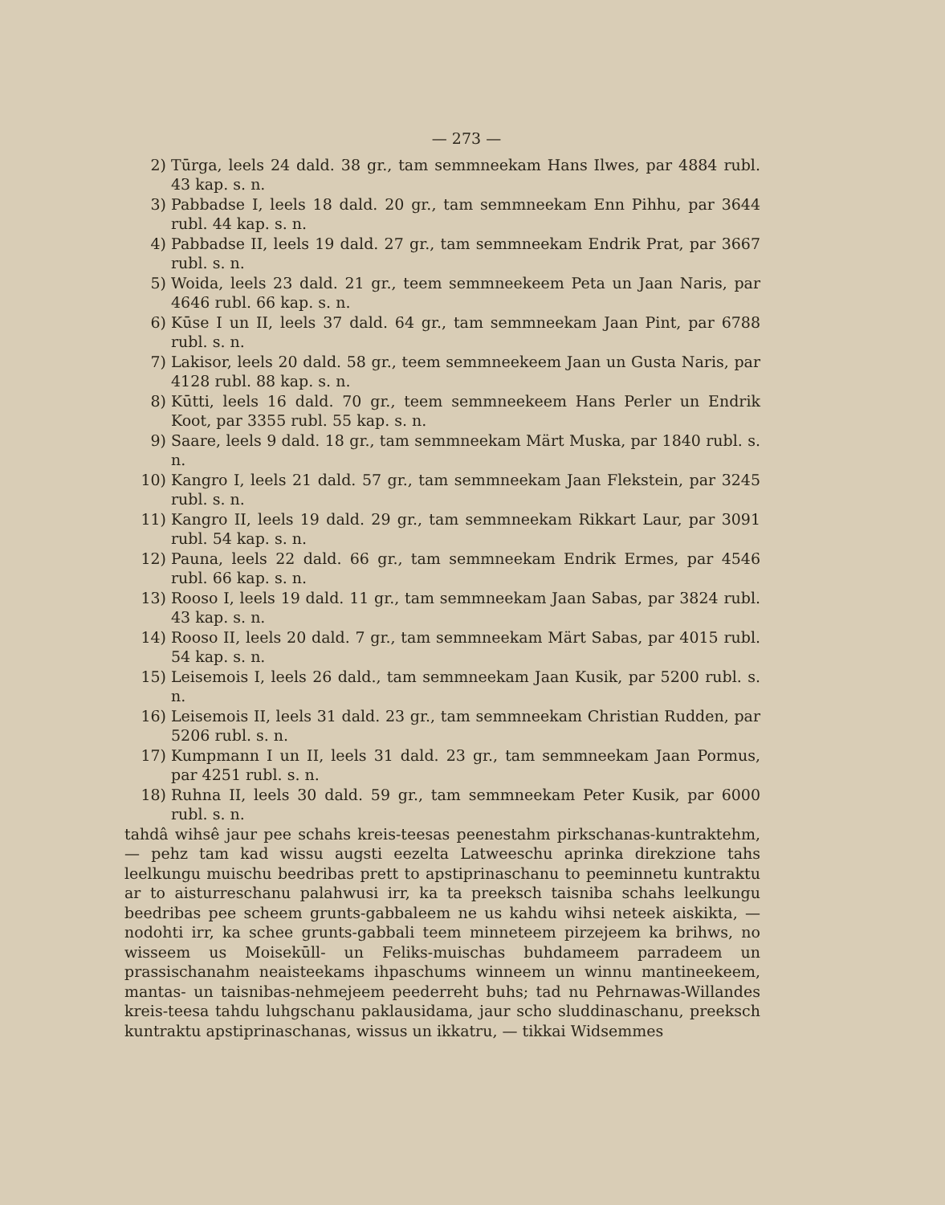— 273 —
2) Tūrga, leels 24 dald. 38 gr., tam semmneekam Hans Ilwes, par 4884 rubl. 43 kap. s. n.
3) Pabbadse I, leels 18 dald. 20 gr., tam semmneekam Enn Pihhu, par 3644 rubl. 44 kap. s. n.
4) Pabbadse II, leels 19 dald. 27 gr., tam semmneekam Endrik Prat, par 3667 rubl. s. n.
5) Woida, leels 23 dald. 21 gr., teem semmneekeem Peta un Jaan Naris, par 4646 rubl. 66 kap. s. n.
6) Kūse I un II, leels 37 dald. 64 gr., tam semmneekam Jaan Pint, par 6788 rubl. s. n.
7) Lakisor, leels 20 dald. 58 gr., teem semmneekeem Jaan un Gusta Naris, par 4128 rubl. 88 kap. s. n.
8) Kūtti, leels 16 dald. 70 gr., teem semmneekeem Hans Perler un Endrik Koot, par 3355 rubl. 55 kap. s. n.
9) Saare, leels 9 dald. 18 gr., tam semmneekam Märt Muska, par 1840 rubl. s. n.
10) Kangro I, leels 21 dald. 57 gr., tam semmneekam Jaan Flekstein, par 3245 rubl. s. n.
11) Kangro II, leels 19 dald. 29 gr., tam semmneekam Rikkart Laur, par 3091 rubl. 54 kap. s. n.
12) Pauna, leels 22 dald. 66 gr., tam semmneekam Endrik Ermes, par 4546 rubl. 66 kap. s. n.
13) Rooso I, leels 19 dald. 11 gr., tam semmneekam Jaan Sabas, par 3824 rubl. 43 kap. s. n.
14) Rooso II, leels 20 dald. 7 gr., tam semmneekam Märt Sabas, par 4015 rubl. 54 kap. s. n.
15) Leisemois I, leels 26 dald., tam semmneekam Jaan Kusik, par 5200 rubl. s. n.
16) Leisemois II, leels 31 dald. 23 gr., tam semmneekam Christian Rudden, par 5206 rubl. s. n.
17) Kumpmann I un II, leels 31 dald. 23 gr., tam semmneekam Jaan Pormus, par 4251 rubl. s. n.
18) Ruhna II, leels 30 dald. 59 gr., tam semmneekam Peter Kusik, par 6000 rubl. s. n.
tahdâ wihsê jaur pee schahs kreis-teesas peenestahm pirkschanas-kuntraktehm, — pehz tam kad wissu augsti eezelta Latweeschu aprinka direkzione tahs leelkungu muischu beedribas prett to apstiprinaschanu to peeminnetu kuntraktu ar to aisturreschanu palahwusi irr, ka ta preeksch taisniba schahs leelkungu beedribas pee scheem grunts-gabbaleem ne us kahdu wihsi neteek aiskikta, — nodohti irr, ka schee grunts-gabbali teem minneteem pirzejeem ka brihws, no wisseem us Moisekūll- un Feliks-muischas buhdameem parradeem un prassischanahm neaisteekams ihpaschums winneem un winnu mantineekeem, mantas- un taisnibas-nehmejeem peederreht buhs; tad nu Pehrnawas-Willandes kreis-teesa tahdu luhgschanu paklausidama, jaur scho sluddinaschanu, preeksch kuntraktu apstiprinaschanas, wissus un ikkatru, — tikkai Widsemmes